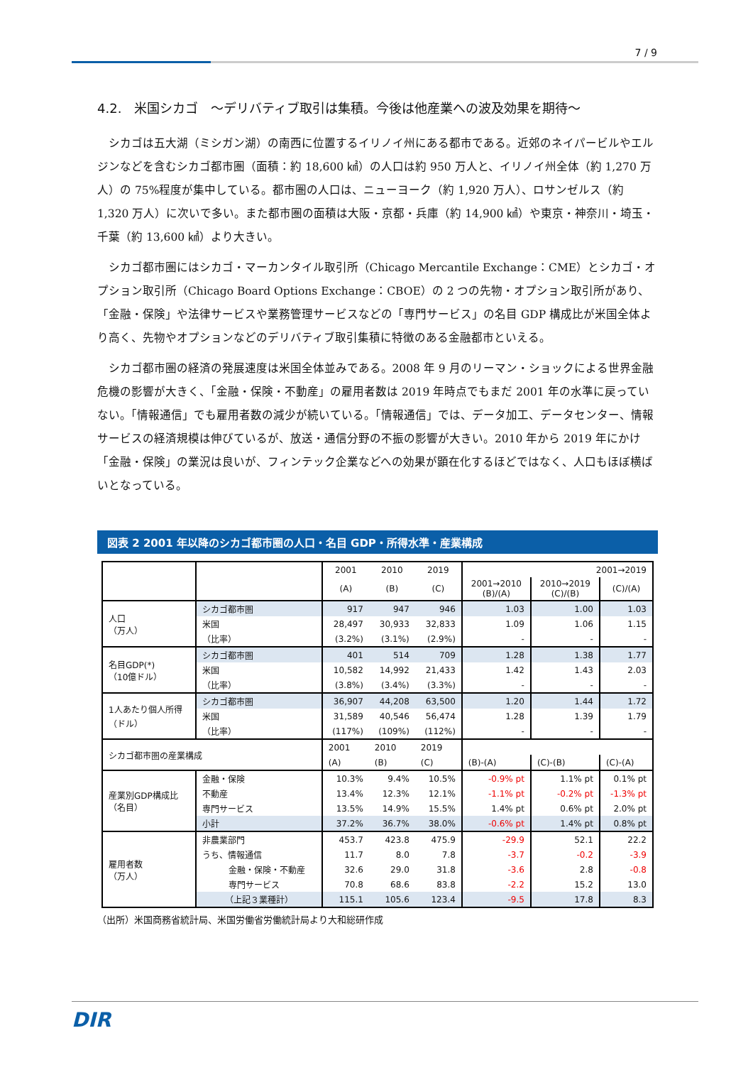7 / 9
4.2.　米国シカゴ　～デリバティブ取引は集積。今後は他産業への波及効果を期待～
シカゴは五大湖（ミシガン湖）の南西に位置するイリノイ州にある都市である。近郊のネイパービルやエルジンなどを含むシカゴ都市圏（面積：約 18,600 ㎢）の人口は約 950 万人と、イリノイ州全体（約 1,270 万人）の 75%程度が集中している。都市圏の人口は、ニューヨーク（約 1,920 万人）、ロサンゼルス（約 1,320 万人）に次いで多い。また都市圏の面積は大阪・京都・兵庫（約 14,900 ㎢）や東京・神奈川・埼玉・千葉（約 13,600 ㎢）より大きい。
シカゴ都市圏にはシカゴ・マーカンタイル取引所（Chicago Mercantile Exchange：CME）とシカゴ・オプション取引所（Chicago Board Options Exchange：CBOE）の 2 つの先物・オプション取引所があり、「金融・保険」や法律サービスや業務管理サービスなどの「専門サービス」の名目 GDP 構成比が米国全体より高く、先物やオプションなどのデリバティブ取引集積に特徴のある金融都市といえる。
シカゴ都市圏の経済の発展速度は米国全体並みである。2008 年 9 月のリーマン・ショックによる世界金融危機の影響が大きく、「金融・保険・不動産」の雇用者数は 2019 年時点でもまだ 2001 年の水準に戻っていない。「情報通信」でも雇用者数の減少が続いている。「情報通信」では、データ加工、データセンター、情報サービスの経済規模は伸びているが、放送・通信分野の不振の影響が大きい。2010 年から 2019 年にかけ「金融・保険」の業況は良いが、フィンテック企業などへの効果が顕在化するほどではなく、人口もほぼ横ばいとなっている。
図表 2 2001 年以降のシカゴ都市圏の人口・名目 GDP・所得水準・産業構成
| | | 2001 | 2010 | 2019 | 2001→2019 | | |
| --- | --- | --- | --- | --- | --- | --- | --- |
| | | (A) | (B) | (C) | 2001→2010 (B)/(A) | 2010→2019 (C)/(B) | (C)/(A) |
| 人口 （万人） | シカゴ都市圏 | 917 | 947 | 946 | 1.03 | 1.00 | 1.03 |
| | 米国 | 28,497 | 30,933 | 32,833 | 1.09 | 1.06 | 1.15 |
| | （比率） | (3.2%) | (3.1%) | (2.9%) | - | - | - |
| 名目GDP(*) （10億ドル） | シカゴ都市圏 | 401 | 514 | 709 | 1.28 | 1.38 | 1.77 |
| | 米国 | 10,582 | 14,992 | 21,433 | 1.42 | 1.43 | 2.03 |
| | （比率） | (3.8%) | (3.4%) | (3.3%) | - | - | - |
| 1人あたり個人所得 （ドル） | シカゴ都市圏 | 36,907 | 44,208 | 63,500 | 1.20 | 1.44 | 1.72 |
| | 米国 | 31,589 | 40,546 | 56,474 | 1.28 | 1.39 | 1.79 |
| | （比率） | (117%) | (109%) | (112%) | - | - | - |
| シカゴ都市圏の産業構成 | | 2001 | 2010 | 2019 | | | |
| | | (A) | (B) | (C) | (B)-(A) | (C)-(B) | (C)-(A) |
| 産業別GDP構成比 （名目） | 金融・保険 | 10.3% | 9.4% | 10.5% | -0.9% pt | 1.1% pt | 0.1% pt |
| | 不動産 | 13.4% | 12.3% | 12.1% | -1.1% pt | -0.2% pt | -1.3% pt |
| | 専門サービス | 13.5% | 14.9% | 15.5% | 1.4% pt | 0.6% pt | 2.0% pt |
| | 小計 | 37.2% | 36.7% | 38.0% | -0.6% pt | 1.4% pt | 0.8% pt |
| 雇用者数 （万人） | 非農業部門 | 453.7 | 423.8 | 475.9 | -29.9 | 52.1 | 22.2 |
| | うち、情報通信 | 11.7 | 8.0 | 7.8 | -3.7 | -0.2 | -3.9 |
| | 金融・保険・不動産 | 32.6 | 29.0 | 31.8 | -3.6 | 2.8 | -0.8 |
| | 専門サービス | 70.8 | 68.6 | 83.8 | -2.2 | 15.2 | 13.0 |
| | （上記３業種計） | 115.1 | 105.6 | 123.4 | -9.5 | 17.8 | 8.3 |
（出所）米国商務省統計局、米国労働省労働統計局より大和総研作成
DIR